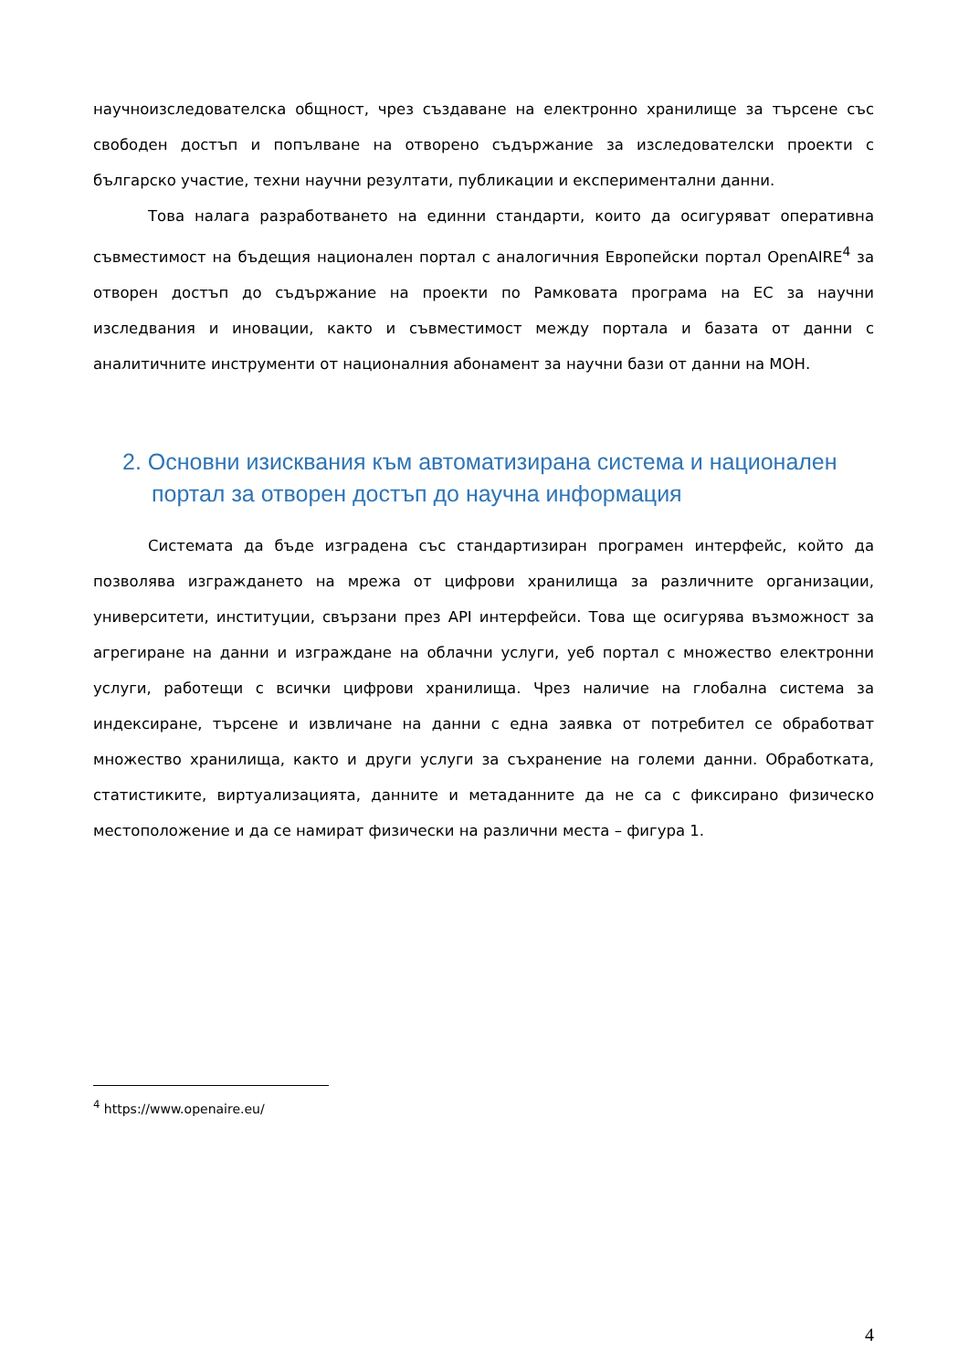научноизследователска общност, чрез създаване на електронно хранилище за търсене със свободен достъп и попълване на отворено съдържание за изследователски проекти с българско участие, техни научни резултати, публикации и експериментални данни.
Това налага разработването на единни стандарти, които да осигуряват оперативна съвместимост на бъдещия национален портал с аналогичния Европейски портал OpenAIRE<sup>4</sup> за отворен достъп до съдържание на проекти по Рамковата програма на ЕС за научни изследвания и иновации, както и съвместимост между портала и базата от данни с аналитичните инструменти от националния абонамент за научни бази от данни на МОН.
2. Основни изисквания към автоматизирана система и национален портал за отворен достъп до научна информация
Системата да бъде изградена със стандартизиран програмен интерфейс, който да позволява изграждането на мрежа от цифрови хранилища за различните организации, университети, институции, свързани през API интерфейси. Това ще осигурява възможност за агрегиране на данни и изграждане на облачни услуги, уеб портал с множество електронни услуги, работещи с всички цифрови хранилища. Чрез наличие на глобална система за индексиране, търсене и извличане на данни с една заявка от потребител се обработват множество хранилища, както и други услуги за съхранение на големи данни. Обработката, статистиките, виртуализацията, данните и метаданните да не са с фиксирано физическо местоположение и да се намират физически на различни места – фигура 1.
<sup>4</sup> https://www.openaire.eu/
4